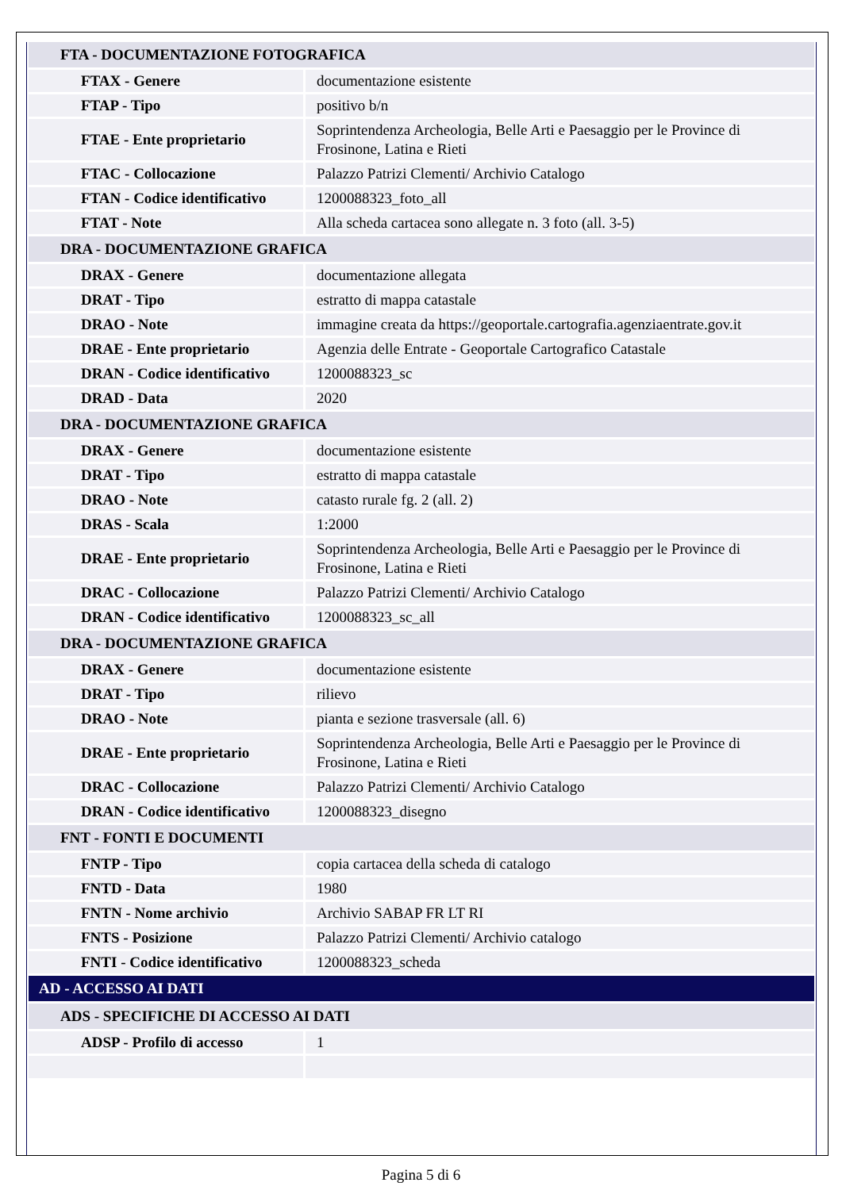| FTA - DOCUMENTAZIONE FOTOGRAFICA | |
| FTAX - Genere | documentazione esistente |
| FTAP - Tipo | positivo b/n |
| FTAE - Ente proprietario | Soprintendenza Archeologia, Belle Arti e Paesaggio per le Province di Frosinone, Latina e Rieti |
| FTAC - Collocazione | Palazzo Patrizi Clementi/ Archivio Catalogo |
| FTAN - Codice identificativo | 1200088323_foto_all |
| FTAT - Note | Alla scheda cartacea sono allegate n. 3 foto (all. 3-5) |
| DRA - DOCUMENTAZIONE GRAFICA | |
| DRAX - Genere | documentazione allegata |
| DRAT - Tipo | estratto di mappa catastale |
| DRAO - Note | immagine creata da https://geoportale.cartografia.agenziaentrate.gov.it |
| DRAE - Ente proprietario | Agenzia delle Entrate - Geoportale Cartografico Catastale |
| DRAN - Codice identificativo | 1200088323_sc |
| DRAD - Data | 2020 |
| DRA - DOCUMENTAZIONE GRAFICA | |
| DRAX - Genere | documentazione esistente |
| DRAT - Tipo | estratto di mappa catastale |
| DRAO - Note | catasto rurale fg. 2 (all. 2) |
| DRAS - Scala | 1:2000 |
| DRAE - Ente proprietario | Soprintendenza Archeologia, Belle Arti e Paesaggio per le Province di Frosinone, Latina e Rieti |
| DRAC - Collocazione | Palazzo Patrizi Clementi/ Archivio Catalogo |
| DRAN - Codice identificativo | 1200088323_sc_all |
| DRA - DOCUMENTAZIONE GRAFICA | |
| DRAX - Genere | documentazione esistente |
| DRAT - Tipo | rilievo |
| DRAO - Note | pianta e sezione trasversale (all. 6) |
| DRAE - Ente proprietario | Soprintendenza Archeologia, Belle Arti e Paesaggio per le Province di Frosinone, Latina e Rieti |
| DRAC - Collocazione | Palazzo Patrizi Clementi/ Archivio Catalogo |
| DRAN - Codice identificativo | 1200088323_disegno |
| FNT - FONTI E DOCUMENTI | |
| FNTP - Tipo | copia cartacea della scheda di catalogo |
| FNTD - Data | 1980 |
| FNTN - Nome archivio | Archivio SABAP FR LT RI |
| FNTS - Posizione | Palazzo Patrizi Clementi/ Archivio catalogo |
| FNTI - Codice identificativo | 1200088323_scheda |
| AD - ACCESSO AI DATI | |
| ADS - SPECIFICHE DI ACCESSO AI DATI | |
| ADSP - Profilo di accesso | 1 |
Pagina 5 di 6